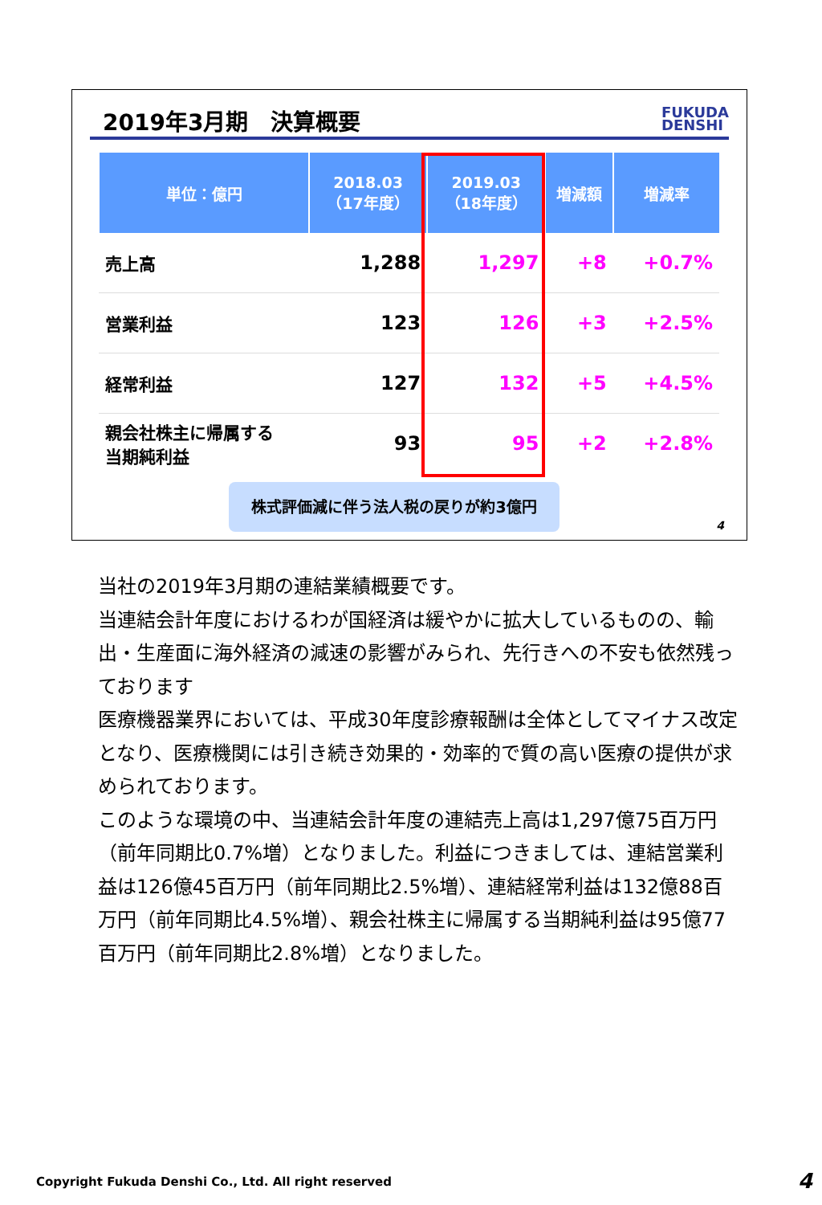2019年3月期　決算概要
FUKUDA
DENSHI
| 単位：億円 | 2018.03 （17年度） | 2019.03 （18年度） | 増減額 | 増減率 |
| --- | --- | --- | --- | --- |
| 売上高 | 1,288 | 1,297 | +8 | +0.7% |
| 営業利益 | 123 | 126 | +3 | +2.5% |
| 経常利益 | 127 | 132 | +5 | +4.5% |
| 親会社株主に帰属する 当期純利益 | 93 | 95 | +2 | +2.8% |
株式評価減に伴う法人税の戻りが約3億円
4
当社の2019年3月期の連結業績概要です。
当連結会計年度におけるわが国経済は緩やかに拡大しているものの、輸出・生産面に海外経済の減速の影響がみられ、先行きへの不安も依然残っております
医療機器業界においては、平成30年度診療報酬は全体としてマイナス改定となり、医療機関には引き続き効果的・効率的で質の高い医療の提供が求められております。
このような環境の中、当連結会計年度の連結売上高は1,297億75百万円（前年同期比0.7%増）となりました。利益につきましては、連結営業利益は126億45百万円（前年同期比2.5%増）、連結経常利益は132億88百万円（前年同期比4.5%増）、親会社株主に帰属する当期純利益は95億77百万円（前年同期比2.8%増）となりました。
Copyright Fukuda Denshi Co., Ltd. All right reserved
4